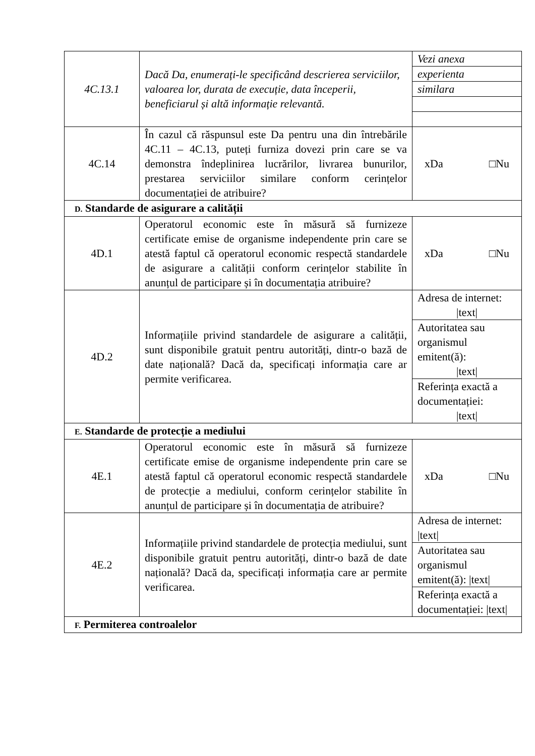| 4C.13.1 | Dacă Da, enumerați-le specificând descrierea serviciilor, valoarea lor, durata de execuție, data începerii, beneficiarul și altă informație relevantă. | Vezi anexa experienta similara |
| 4C.14 | În cazul că răspunsul este Da pentru una din întrebările 4C.11 – 4C.13, puteți furniza dovezi prin care se va demonstra îndeplinirea lucrărilor, livrarea bunurilor, prestarea serviciilor similare conform cerințelor documentației de atribuire? | xDa □Nu |
| D. Standarde de asigurare a calității | | |
| 4D.1 | Operatorul economic este în măsură să furnizeze certificate emise de organisme independente prin care se atestă faptul că operatorul economic respectă standardele de asigurare a calității conform cerințelor stabilite în anunțul de participare și în documentația atribuire? | xDa □Nu |
| 4D.2 | Informațiile privind standardele de asigurare a calității, sunt disponibile gratuit pentru autorități, dintr-o bază de date națională? Dacă da, specificați informația care ar permite verificarea. | Adresa de internet: /text/ Autoritatea sau organismul emitent(ă): /text/ Referința exactă a documentației: /text/ |
| E. Standarde de protecție a mediului | | |
| 4E.1 | Operatorul economic este în măsură să furnizeze certificate emise de organisme independente prin care se atestă faptul că operatorul economic respectă standardele de protecție a mediului, conform cerințelor stabilite în anunțul de participare și în documentația de atribuire? | xDa □Nu |
| 4E.2 | Informațiile privind standardele de protecția mediului, sunt disponibile gratuit pentru autorități, dintr-o bază de date națională? Dacă da, specificați informația care ar permite verificarea. | Adresa de internet: /text/ Autoritatea sau organismul emitent(ă): /text/ Referința exactă a documentației: /text/ |
| F. Permiterea controalelor | | |